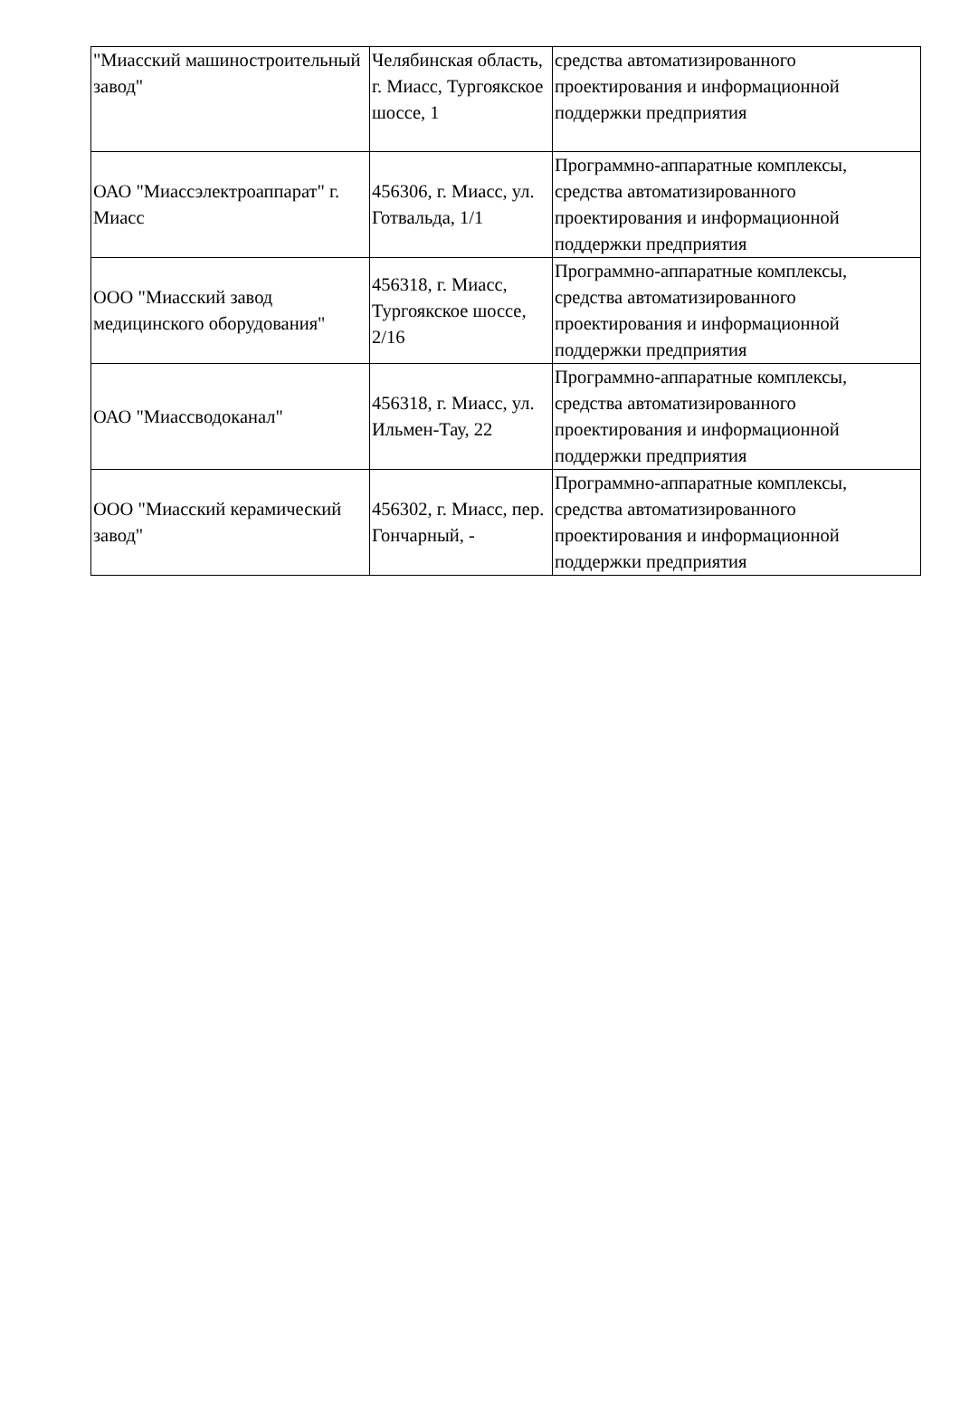| "Миасский машиностроительный завод" | Челябинская область, г. Миасс, Тургоякское шоссе, 1 | средства автоматизированного проектирования и информационной поддержки предприятия |
| ОАО "Миассэлектроаппарат" г. Миасс | 456306, г. Миасс, ул. Готвальда, 1/1 | Программно-аппаратные комплексы, средства автоматизированного проектирования и информационной поддержки предприятия |
| ООО "Миасский завод медицинского оборудования" | 456318, г. Миасс, Тургоякское шоссе, 2/16 | Программно-аппаратные комплексы, средства автоматизированного проектирования и информационной поддержки предприятия |
| ОАО "Миассводоканал" | 456318, г. Миасс, ул. Ильмен-Тау, 22 | Программно-аппаратные комплексы, средства автоматизированного проектирования и информационной поддержки предприятия |
| ООО "Миасский керамический завод" | 456302, г. Миасс, пер. Гончарный, - | Программно-аппаратные комплексы, средства автоматизированного проектирования и информационной поддержки предприятия |